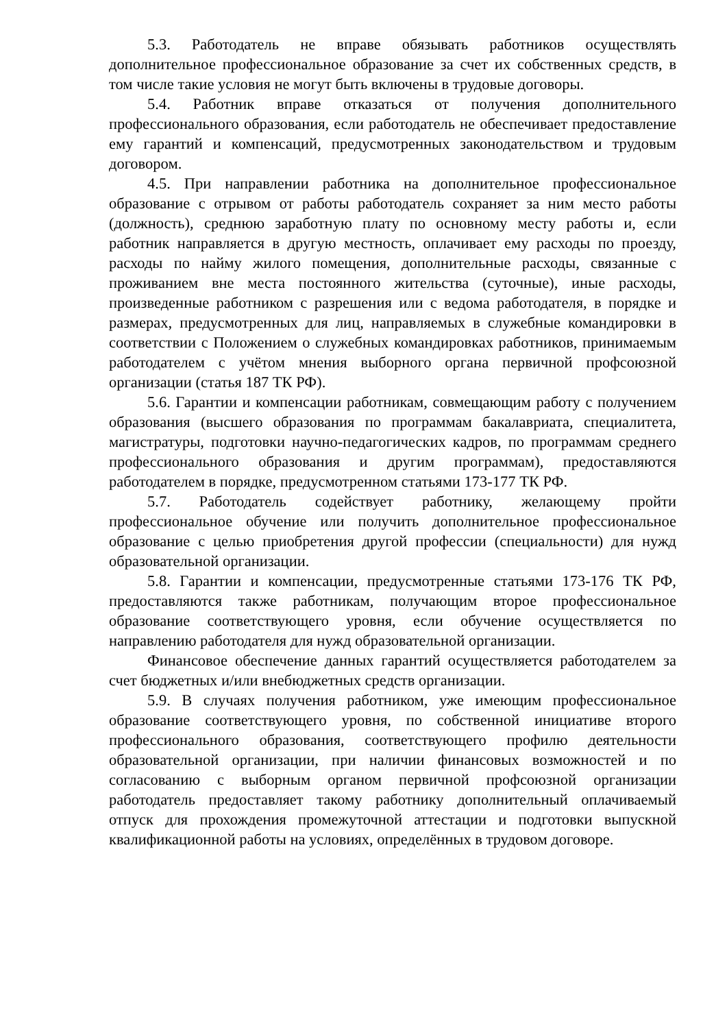5.3. Работодатель не вправе обязывать работников осуществлять дополнительное профессиональное образование за счет их собственных средств, в том числе такие условия не могут быть включены в трудовые договоры.
5.4. Работник вправе отказаться от получения дополнительного профессионального образования, если работодатель не обеспечивает предоставление ему гарантий и компенсаций, предусмотренных законодательством и трудовым договором.
4.5. При направлении работника на дополнительное профессиональное образование с отрывом от работы работодатель сохраняет за ним место работы (должность), среднюю заработную плату по основному месту работы и, если работник направляется в другую местность, оплачивает ему расходы по проезду, расходы по найму жилого помещения, дополнительные расходы, связанные с проживанием вне места постоянного жительства (суточные), иные расходы, произведенные работником с разрешения или с ведома работодателя, в порядке и размерах, предусмотренных для лиц, направляемых в служебные командировки в соответствии с Положением о служебных командировках работников, принимаемым работодателем с учётом мнения выборного органа первичной профсоюзной организации (статья 187 ТК РФ).
5.6. Гарантии и компенсации работникам, совмещающим работу с получением образования (высшего образования по программам бакалавриата, специалитета, магистратуры, подготовки научно-педагогических кадров, по программам среднего профессионального образования и другим программам), предоставляются работодателем в порядке, предусмотренном статьями 173-177 ТК РФ.
5.7. Работодатель содействует работнику, желающему пройти профессиональное обучение или получить дополнительное профессиональное образование с целью приобретения другой профессии (специальности) для нужд образовательной организации.
5.8. Гарантии и компенсации, предусмотренные статьями 173-176 ТК РФ, предоставляются также работникам, получающим второе профессиональное образование соответствующего уровня, если обучение осуществляется по направлению работодателя для нужд образовательной организации.
Финансовое обеспечение данных гарантий осуществляется работодателем за счет бюджетных и/или внебюджетных средств организации.
5.9. В случаях получения работником, уже имеющим профессиональное образование соответствующего уровня, по собственной инициативе второго профессионального образования, соответствующего профилю деятельности образовательной организации, при наличии финансовых возможностей и по согласованию с выборным органом первичной профсоюзной организации работодатель предоставляет такому работнику дополнительный оплачиваемый отпуск для прохождения промежуточной аттестации и подготовки выпускной квалификационной работы на условиях, определённых в трудовом договоре.